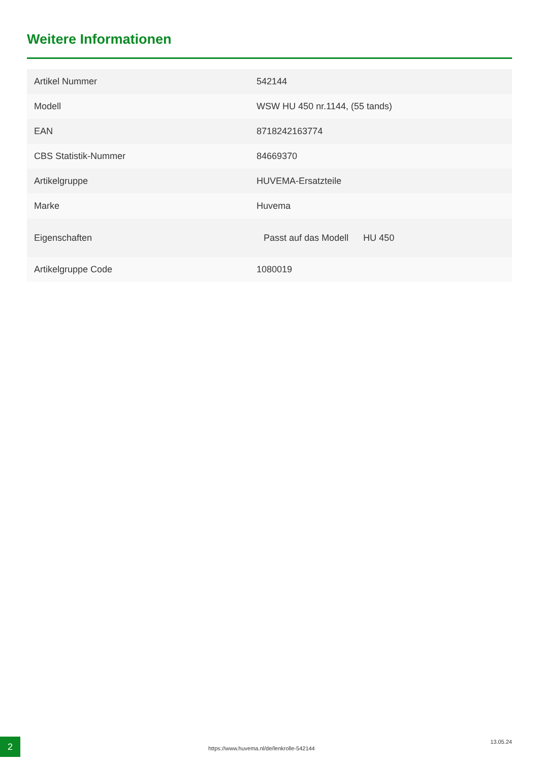Weitere Informationen
| Artikel Nummer | 542144 |
| Modell | WSW HU 450 nr.1144, (55 tands) |
| EAN | 8718242163774 |
| CBS Statistik-Nummer | 84669370 |
| Artikelgruppe | HUVEMA-Ersatzteile |
| Marke | Huvema |
| Eigenschaften | Passt auf das Modell HU 450 |
| Artikelgruppe Code | 1080019 |
2
https://www.huvema.nl/de/lenkrolle-542144
13.05.24